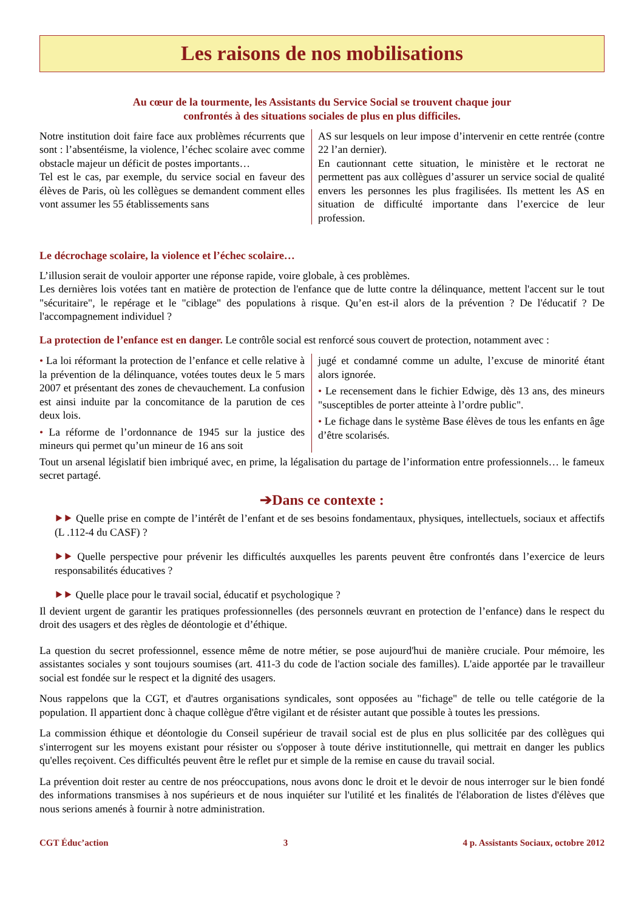Les raisons de nos mobilisations
Au cœur de la tourmente, les Assistants du Service Social se trouvent chaque jour
confrontés à des situations sociales de plus en plus difficiles.
Notre institution doit faire face aux problèmes récurrents que sont : l’absentéisme, la violence, l’échec scolaire avec comme obstacle majeur un déficit de postes importants…
Tel est le cas, par exemple, du service social en faveur des élèves de Paris, où les collègues se demandent comment elles vont assumer les 55 établissements sans
AS sur lesquels on leur impose d’intervenir en cette rentrée (contre 22 l’an dernier).
En cautionnant cette situation, le ministère et le rectorat ne permettent pas aux collègues d’assurer un service social de qualité envers les personnes les plus fragilisées. Ils mettent les AS en situation de difficulté importante dans l’exercice de leur profession.
Le décrochage scolaire, la violence et l’échec scolaire…
L’illusion serait de vouloir apporter une réponse rapide, voire globale, à ces problèmes.
Les dernières lois votées tant en matière de protection de l'enfance que de lutte contre la délinquance, mettent l'accent sur le tout "sécuritaire", le repérage et le "ciblage" des populations à risque. Qu’en est-il alors de la prévention ? De l'éducatif ? De l'accompagnement individuel ?
La protection de l’enfance est en danger. Le contrôle social est renforcé sous couvert de protection, notamment avec :
• La loi réformant la protection de l’enfance et celle relative à la prévention de la délinquance, votées toutes deux le 5 mars 2007 et présentant des zones de chevau­chement. La confusion est ainsi induite par la concomitance de la parution de ces deux lois.
• La réforme de l’ordonnance de 1945 sur la justice des mineurs qui permet qu’un mineur de 16 ans soit
jugé et condamné comme un adulte, l’excuse de minorité étant alors ignorée.
• Le recensement dans le fichier Edwige, dès 13 ans, des mineurs "susceptibles de porter atteinte à l’ordre public".
• Le fichage dans le système Base élèves de tous les enfants en âge d’être scolarisés.
Tout un arsenal législatif bien imbriqué avec, en prime, la légalisation du partage de l’information entre professionnels… le fameux secret partagé.
➔Dans ce contexte :
⯈⯈ Quelle prise en compte de l’intérêt de l’enfant et de ses besoins fondamentaux, physiques, intellectuels, sociaux et affectifs (L .112-4 du CASF) ?
⯈⯈ Quelle perspective pour prévenir les difficultés auxquelles les parents peuvent être confrontés dans l’exercice de leurs responsabilités éducatives ?
⯈⯈ Quelle place pour le travail social, éducatif et psychologique ?
Il devient urgent de garantir les pratiques professionnelles (des personnels œuvrant en protection de l’enfance) dans le respect du droit des usagers et des règles de déontologie et d’éthique.
La question du secret professionnel, essence même de notre métier, se pose aujourd'hui de manière cruciale. Pour mémoire, les assistantes sociales y sont toujours soumises (art. 411-3 du code de l'action sociale des familles). L'aide apportée par le travailleur social est fondée sur le respect et la dignité des usagers.
Nous rappelons que la CGT, et d'autres organisations syndicales, sont opposées au "fichage" de telle ou telle catégorie de la population. Il appartient donc à chaque collègue d'être vigilant et de résister autant que possible à toutes les pressions.
La commission éthique et déontologie du Conseil supérieur de travail social est de plus en plus sollicitée par des collègues qui s'interrogent sur les moyens existant pour résister ou s'opposer à toute dérive institutionnelle, qui mettrait en danger les publics qu'elles reçoivent. Ces difficultés peuvent être le reflet pur et simple de la remise en cause du travail social.
La prévention doit rester au centre de nos préoccupations, nous avons donc le droit et le devoir de nous interroger sur le bien fondé des informations transmises à nos supérieurs et de nous inquiéter sur l'utilité et les finalités de l'élaboration de listes d'élèves que nous serions amenés à fournir à notre administration.
CGT Éduc’action 3 4 p. Assistants Sociaux, octobre 2012